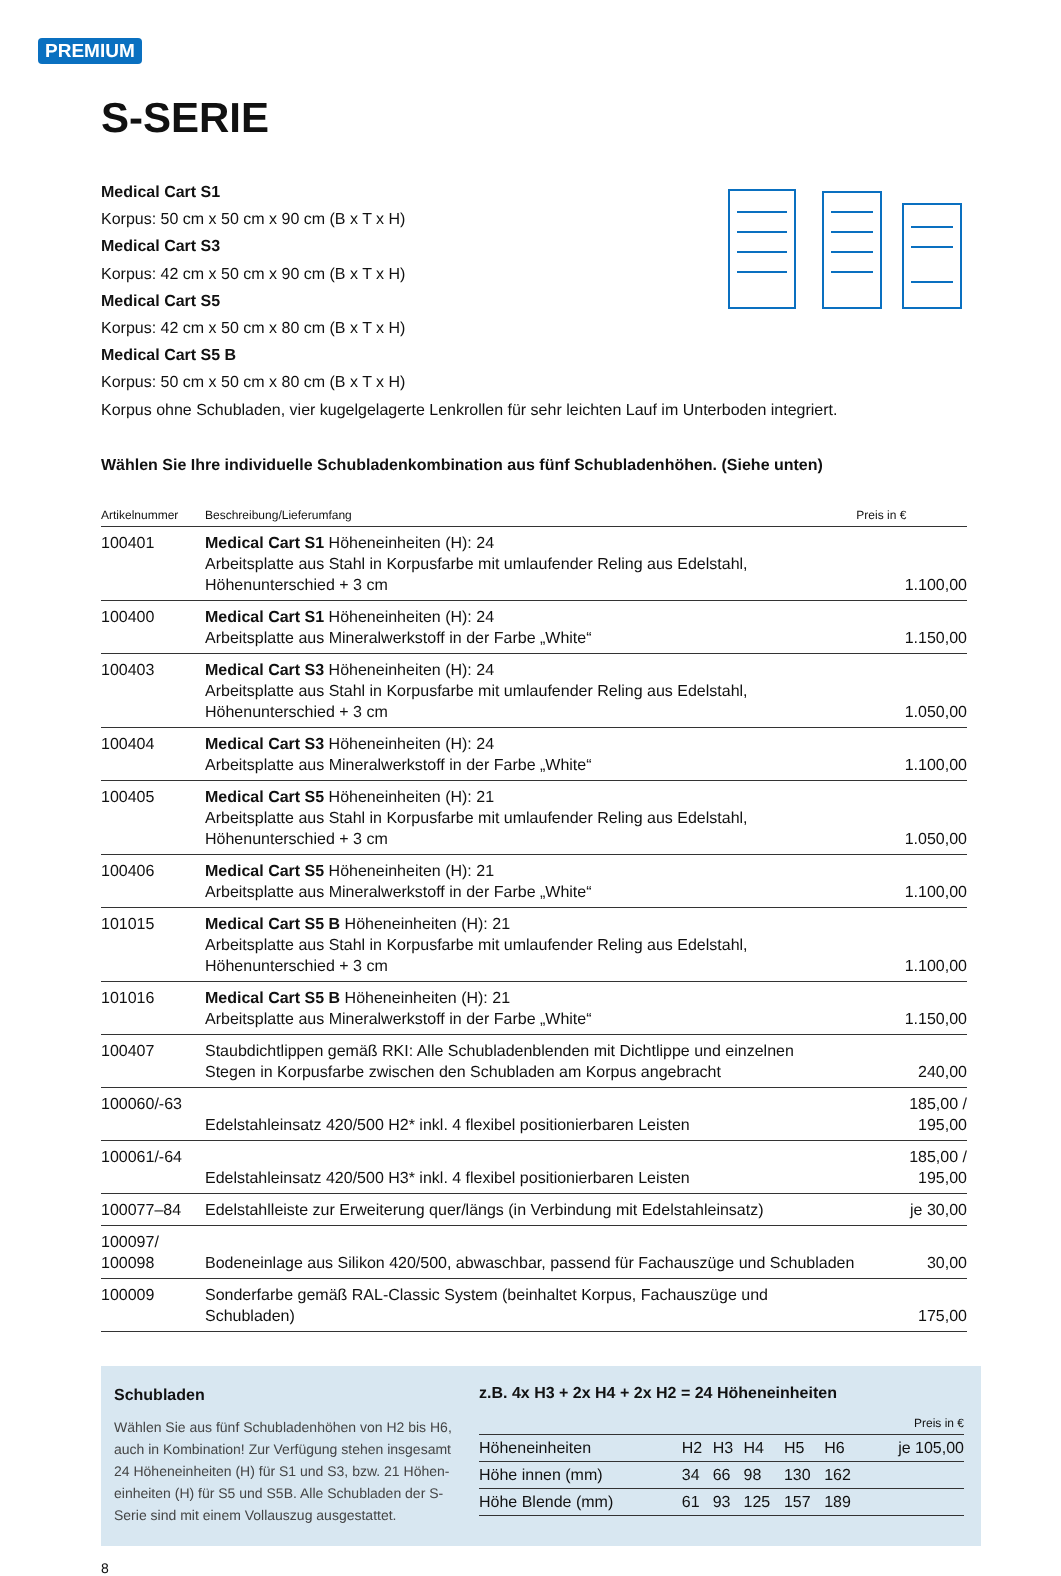PREMIUM
S-SERIE
Medical Cart S1
Korpus: 50 cm x 50 cm x 90 cm (B x T x H)
Medical Cart S3
Korpus: 42 cm x 50 cm x 90 cm (B x T x H)
Medical Cart S5
Korpus: 42 cm x 50 cm x 80 cm (B x T x H)
Medical Cart S5 B
Korpus: 50 cm x 50 cm x 80 cm (B x T x H)
Korpus ohne Schubladen, vier kugelgelagerte Lenkrollen für sehr leichten Lauf im Unterboden integriert.
Wählen Sie Ihre individuelle Schubladenkombination aus fünf Schubladenhöhen. (Siehe unten)
| Artikelnummer | Beschreibung/Lieferumfang | Preis in € |
| --- | --- | --- |
| 100401 | Medical Cart S1 Höheneinheiten (H): 24 Arbeitsplatte aus Stahl in Korpusfarbe mit umlaufender Reling aus Edelstahl, Höhenunterschied + 3 cm | 1.100,00 |
| 100400 | Medical Cart S1 Höheneinheiten (H): 24 Arbeitsplatte aus Mineralwerkstoff in der Farbe „White“ | 1.150,00 |
| 100403 | Medical Cart S3 Höheneinheiten (H): 24 Arbeitsplatte aus Stahl in Korpusfarbe mit umlaufender Reling aus Edelstahl, Höhenunterschied + 3 cm | 1.050,00 |
| 100404 | Medical Cart S3 Höheneinheiten (H): 24 Arbeitsplatte aus Mineralwerkstoff in der Farbe „White“ | 1.100,00 |
| 100405 | Medical Cart S5 Höheneinheiten (H): 21 Arbeitsplatte aus Stahl in Korpusfarbe mit umlaufender Reling aus Edelstahl, Höhenunterschied + 3 cm | 1.050,00 |
| 100406 | Medical Cart S5 Höheneinheiten (H): 21 Arbeitsplatte aus Mineralwerkstoff in der Farbe „White“ | 1.100,00 |
| 101015 | Medical Cart S5 B Höheneinheiten (H): 21 Arbeitsplatte aus Stahl in Korpusfarbe mit umlaufender Reling aus Edelstahl, Höhenunterschied + 3 cm | 1.100,00 |
| 101016 | Medical Cart S5 B Höheneinheiten (H): 21 Arbeitsplatte aus Mineralwerkstoff in der Farbe „White“ | 1.150,00 |
| 100407 | Staubdichtlippen gemäß RKI: Alle Schubladenblenden mit Dichtlippe und einzelnen Stegen in Korpusfarbe zwischen den Schubladen am Korpus angebracht | 240,00 |
| 100060/-63 | Edelstahleinsatz 420/500 H2* inkl. 4 flexibel positionierbaren Leisten | 185,00 / 195,00 |
| 100061/-64 | Edelstahleinsatz 420/500 H3* inkl. 4 flexibel positionierbaren Leisten | 185,00 / 195,00 |
| 100077–84 | Edelstahlleiste zur Erweiterung quer/längs (in Verbindung mit Edelstahleinsatz) | je 30,00 |
| 100097/ 100098 | Bodeneinlage aus Silikon 420/500, abwaschbar, passend für Fachauszüge und Schubladen | 30,00 |
| 100009 | Sonderfarbe gemäß RAL-Classic System (beinhaltet Korpus, Fachauszüge und Schubladen) | 175,00 |
Schubladen
Wählen Sie aus fünf Schubladenhöhen von H2 bis H6, auch in Kombination! Zur Verfügung stehen insgesamt 24 Höheneinheiten (H) für S1 und S3, bzw. 21 Höhen­einheiten (H) für S5 und S5B. Alle Schubladen der S-Serie sind mit einem Vollauszug ausgestattet.
z.B. 4x H3 + 2x H4 + 2x H2 = 24 Höheneinheiten
| Preis in € | | | | | | |
| Höheneinheiten | H2 | H3 | H4 | H5 | H6 | je 105,00 |
| Höhe innen (mm) | 34 | 66 | 98 | 130 | 162 | |
| Höhe Blende (mm) | 61 | 93 | 125 | 157 | 189 | |
8